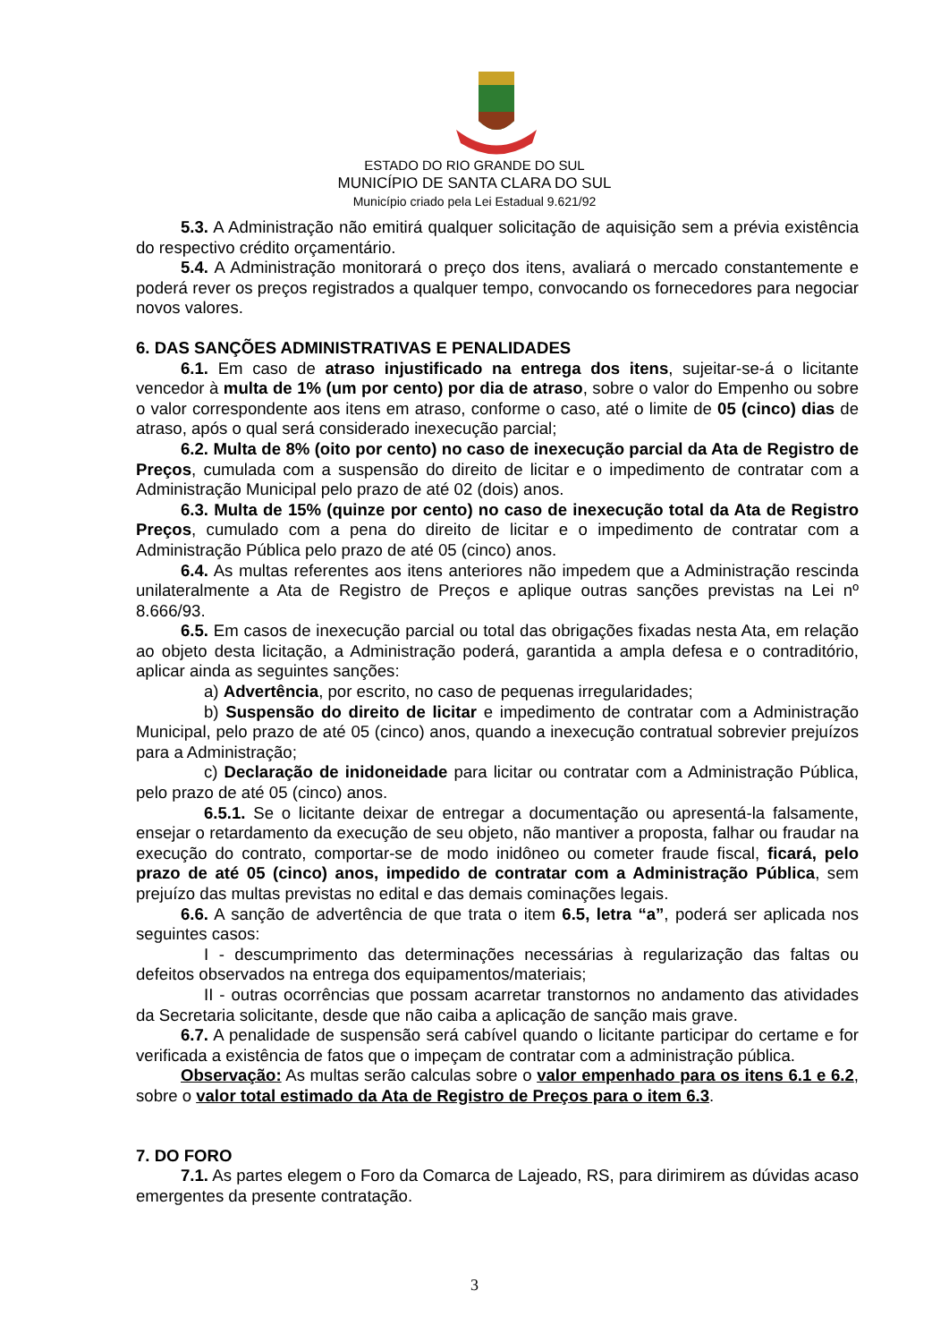ESTADO DO RIO GRANDE DO SUL
MUNICÍPIO DE SANTA CLARA DO SUL
Município criado pela Lei Estadual 9.621/92
5.3. A Administração não emitirá qualquer solicitação de aquisição sem a prévia existência do respectivo crédito orçamentário.
5.4. A Administração monitorará o preço dos itens, avaliará o mercado constantemente e poderá rever os preços registrados a qualquer tempo, convocando os fornecedores para negociar novos valores.
6. DAS SANÇÕES ADMINISTRATIVAS E PENALIDADES
6.1. Em caso de atraso injustificado na entrega dos itens, sujeitar-se-á o licitante vencedor à multa de 1% (um por cento) por dia de atraso, sobre o valor do Empenho ou sobre o valor correspondente aos itens em atraso, conforme o caso, até o limite de 05 (cinco) dias de atraso, após o qual será considerado inexecução parcial;
6.2. Multa de 8% (oito por cento) no caso de inexecução parcial da Ata de Registro de Preços, cumulada com a suspensão do direito de licitar e o impedimento de contratar com a Administração Municipal pelo prazo de até 02 (dois) anos.
6.3. Multa de 15% (quinze por cento) no caso de inexecução total da Ata de Registro Preços, cumulado com a pena do direito de licitar e o impedimento de contratar com a Administração Pública pelo prazo de até 05 (cinco) anos.
6.4. As multas referentes aos itens anteriores não impedem que a Administração rescinda unilateralmente a Ata de Registro de Preços e aplique outras sanções previstas na Lei nº 8.666/93.
6.5. Em casos de inexecução parcial ou total das obrigações fixadas nesta Ata, em relação ao objeto desta licitação, a Administração poderá, garantida a ampla defesa e o contraditório, aplicar ainda as seguintes sanções:
a) Advertência, por escrito, no caso de pequenas irregularidades;
b) Suspensão do direito de licitar e impedimento de contratar com a Administração Municipal, pelo prazo de até 05 (cinco) anos, quando a inexecução contratual sobrevier prejuízos para a Administração;
c) Declaração de inidoneidade para licitar ou contratar com a Administração Pública, pelo prazo de até 05 (cinco) anos.
6.5.1. Se o licitante deixar de entregar a documentação ou apresentá-la falsamente, ensejar o retardamento da execução de seu objeto, não mantiver a proposta, falhar ou fraudar na execução do contrato, comportar-se de modo inidôneo ou cometer fraude fiscal, ficará, pelo prazo de até 05 (cinco) anos, impedido de contratar com a Administração Pública, sem prejuízo das multas previstas no edital e das demais cominações legais.
6.6. A sanção de advertência de que trata o item 6.5, letra “a”, poderá ser aplicada nos seguintes casos:
I - descumprimento das determinações necessárias à regularização das faltas ou defeitos observados na entrega dos equipamentos/materiais;
II - outras ocorrências que possam acarretar transtornos no andamento das atividades da Secretaria solicitante, desde que não caiba a aplicação de sanção mais grave.
6.7. A penalidade de suspensão será cabível quando o licitante participar do certame e for verificada a existência de fatos que o impeçam de contratar com a administração pública.
Observação: As multas serão calculas sobre o valor empenhado para os itens 6.1 e 6.2, sobre o valor total estimado da Ata de Registro de Preços para o item 6.3.
7. DO FORO
7.1. As partes elegem o Foro da Comarca de Lajeado, RS, para dirimirem as dúvidas acaso emergentes da presente contratação.
3